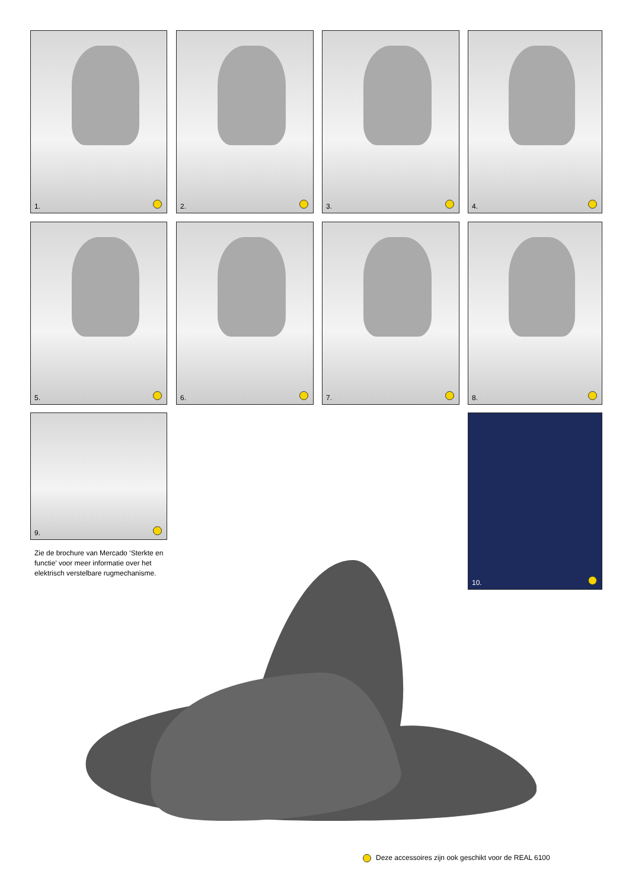1. 2. 3. 4.
5. 6. 7. 8.
9. 10.
Zie de brochure van Mercado ‘Sterkte en functie’ voor meer informatie over het elektrisch verstelbare rugmechanisme.
Deze accessoires zijn ook geschikt voor de REAL 6100